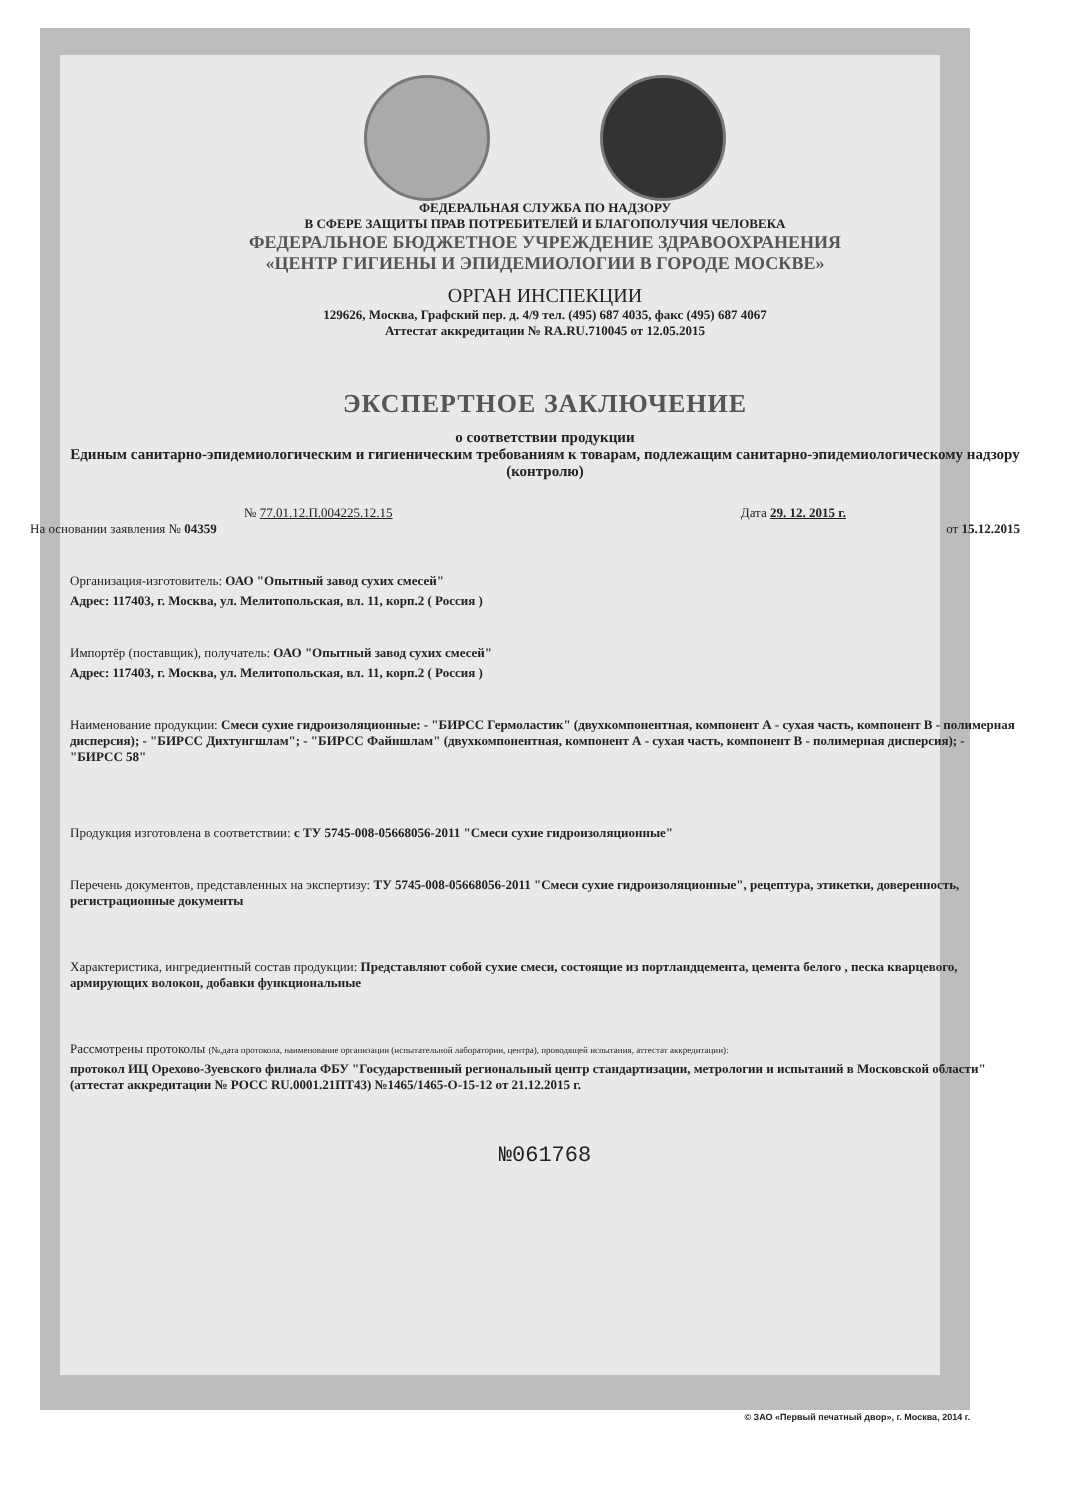ФЕДЕРАЛЬНАЯ СЛУЖБА ПО НАДЗОРУ
В СФЕРЕ ЗАЩИТЫ ПРАВ ПОТРЕБИТЕЛЕЙ И БЛАГОПОЛУЧИЯ ЧЕЛОВЕКА
ФЕДЕРАЛЬНОЕ БЮДЖЕТНОЕ УЧРЕЖДЕНИЕ ЗДРАВООХРАНЕНИЯ
«ЦЕНТР ГИГИЕНЫ И ЭПИДЕМИОЛОГИИ В ГОРОДЕ МОСКВЕ»
ОРГАН ИНСПЕКЦИИ
129626, Москва, Графский пер. д. 4/9 тел. (495) 687 4035, факс (495) 687 4067
Аттестат аккредитации № RA.RU.710045 от 12.05.2015
ЭКСПЕРТНОЕ ЗАКЛЮЧЕНИЕ
о соответствии продукции
Единым санитарно-эпидемиологическим и гигиеническим требованиям к товарам, подлежащим санитарно-эпидемиологическому надзору (контролю)
№ 77.01.12.П.004225.12.15 Дата 29. 12. 2015 г.
На основании заявления № 04359 от 15.12.2015
Организация-изготовитель: ОАО "Опытный завод сухих смесей"
Адрес: 117403, г. Москва, ул. Мелитопольская, вл. 11, корп.2 ( Россия )
Импортёр (поставщик), получатель: ОАО "Опытный завод сухих смесей"
Адрес: 117403, г. Москва, ул. Мелитопольская, вл. 11, корп.2 ( Россия )
Наименование продукции: Смеси сухие гидроизоляционные: - "БИРСС Гермоластик" (двухкомпонентная, компонент А - сухая часть, компонент В - полимерная дисперсия); - "БИРСС Дихтунгшлам"; - "БИРСС Файншлам" (двухкомпонентная, компонент А - сухая часть, компонент В - полимерная дисперсия); - "БИРСС 58"
Продукция изготовлена в соответствии: с ТУ 5745-008-05668056-2011 "Смеси сухие гидроизоляционные"
Перечень документов, представленных на экспертизу: ТУ 5745-008-05668056-2011 "Смеси сухие гидроизоляционные", рецептура, этикетки, доверенность, регистрационные документы
Характеристика, ингредиентный состав продукции: Представляют собой сухие смеси, состоящие из портландцемента, цемента белого , песка кварцевого, армирующих волокон, добавки функциональные
Рассмотрены протоколы (№,дата протокола, наименование организации (испытательной лаборатории, центра), проводящей испытания, аттестат аккредитации):
протокол ИЦ Орехово-Зуевского филиала ФБУ "Государственный региональный центр стандартизации, метрологии и испытаний в Московской области" (аттестат аккредитации № РОСС RU.0001.21ПТ43) №1465/1465-О-15-12 от 21.12.2015 г.
№061768
© ЗАО «Первый печатный двор», г. Москва, 2014 г.